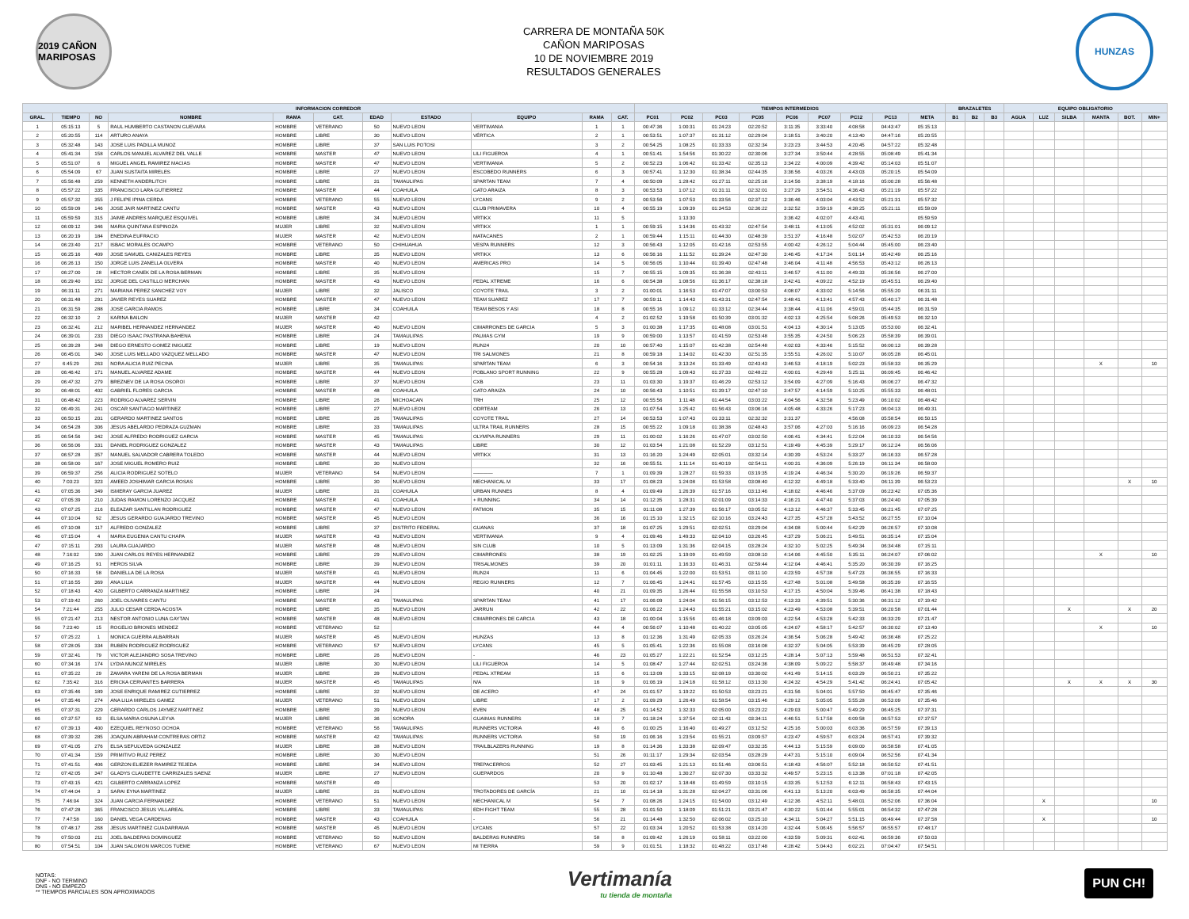2019 CAÑON MARIPOSAS
CARRERA DE MONTAÑA 50K
CAÑON MARIPOSAS
10 DE NOVIEMBRE 2019
RESULTADOS GENERALES
HUNZAS
| INFORMACION CORREDOR | | | | | | | | | | | TIEMPOS INTERMEDIOS | | | | | | | | | BRAZALETES | | | EQUIPO OBLIGATORIO | | | | | |
| --- | --- | --- | --- | --- | --- | --- | --- | --- | --- | --- | --- | --- | --- | --- | --- | --- | --- | --- | --- | --- | --- | --- | --- | --- | --- | --- | --- | --- |
| GRAL. | TIEMPO | NO | NOMBRE | RAMA | CAT. | EDAD | ESTADO | EQUIPO | RAMA | CAT. | PC01 | PC02 | PC03 | PC05 | PC06 | PC07 | PC12 | PC13 | META | B1 | B2 | B3 | AGUA | LUZ | SILBA | MANTA | BOT. | MIN+ |
| 1 | 05:15:13 | 5 | RAUL HUMBERTO CASTANON GUEVARA | HOMBRE | VETERANO | 50 | NUEVO LEON | VERTIMANIA | 1 | 1 | 00:47:36 | 1:00:31 | 01:24:23 | 02:20:52 | 3:11:35 | 3:33:40 | 4:08:58 | 04:43:47 | 05:15:13 | | | | | | | | | |
| 2 | 05:20:55 | 114 | ARTURO ANAYA | HOMBRE | LIBRE | 30 | NUEVO LEON | VÉRTICA | 2 | 1 | 00:53:51 | 1:07:37 | 01:31:12 | 02:29:04 | 3:18:51 | 3:40:20 | 4:13:40 | 04:47:16 | 05:20:55 | | | | | | | | | |
| 3 | 05:32:48 | 143 | JOSE LUIS PADILLA MUNOZ | HOMBRE | LIBRE | 37 | SAN LUIS POTOSI | | 3 | 2 | 00:54:25 | 1:08:25 | 01:33:33 | 02:32:34 | 3:23:23 | 3:44:53 | 4:20:45 | 04:57:22 | 05:32:48 | | | | | | | | | |
| 4 | 05:41:34 | 158 | CARLOS MANUEL ALVAREZ DEL VALLE | HOMBRE | MASTER | 47 | NUEVO LEON | LILI FIGUEROA | 4 | 1 | 00:51:41 | 1:54:56 | 01:30:22 | 02:30:06 | 3:27:34 | 3:50:44 | 4:28:55 | 05:08:49 | 05:41:34 | | | | | | | | | |
| 5 | 05:51:07 | 6 | MIGUEL ANGEL RAMIREZ MACIAS | HOMBRE | MASTER | 47 | NUEVO LEON | VERTIMANIA | 5 | 2 | 00:52:23 | 1:06:42 | 01:33:42 | 02:35:13 | 3:34:22 | 4:00:09 | 4:39:42 | 05:14:03 | 05:51:07 | | | | | | | | | |
| 6 | 05:54:09 | 67 | JUAN SUSTAITA MIRELES | HOMBRE | LIBRE | 27 | NUEVO LEON | ESCOBEDO RUNNERS | 6 | 3 | 00:57:41 | 1:12:30 | 01:38:34 | 02:44:35 | 3:36:56 | 4:03:26 | 4:43:03 | 05:20:15 | 05:54:09 | | | | | | | | | |
| 7 | 05:56:48 | 259 | KENNETH ANDERLITCH | HOMBRE | LIBRE | 31 | TAMAULIPAS | SPARTAN TEAM | 7 | 4 | 00:50:09 | 1:28:42 | 01:27:11 | 02:25:16 | 3:14:56 | 3:38:19 | 4:18:16 | 05:00:28 | 05:56:48 | | | | | | | | | |
| 8 | 05:57:22 | 335 | FRANCISCO LARA GUTIERREZ | HOMBRE | MASTER | 44 | COAHUILA | GATO ARAIZA | 8 | 3 | 00:53:53 | 1:07:12 | 01:31:11 | 02:32:01 | 3:27:29 | 3:54:51 | 4:36:43 | 05:21:19 | 05:57:22 | | | | | | | | | |
| 9 | 05:57:32 | 355 | J FELIPE IPINA CERDA | HOMBRE | VETERANO | 55 | NUEVO LEON | LYCANS | 9 | 2 | 00:53:56 | 1:07:53 | 01:33:56 | 02:37:12 | 3:36:46 | 4:03:04 | 4:43:52 | 05:21:31 | 05:57:32 | | | | | | | | | |
| 10 | 05:59:09 | 146 | JOSE JAIR MARTINEZ CANTU | HOMBRE | MASTER | 43 | NUEVO LEON | CLUB PRIMAVERA | 10 | 4 | 00:55:19 | 1:09:39 | 01:34:53 | 02:36:22 | 3:32:52 | 3:59:19 | 4:38:25 | 05:21:11 | 05:59:09 | | | | | | | | | |
| 11 | 05:59:59 | 315 | JAIME ANDRES MARQUEZ ESQUIVEL | HOMBRE | LIBRE | 34 | NUEVO LEON | VRTIKX | 11 | 5 | | 1:13:30 | | | 3:36:42 | 4:02:07 | 4:43:41 | | 05:59:59 | | | | | | | | | |
| 12 | 06:09:12 | 346 | MARIA QUINTANA ESPINOZA | MUJER | LIBRE | 32 | NUEVO LEON | VRTIKX | 1 | 1 | 00:59:15 | 1:14:36 | 01:43:32 | 02:47:54 | 3:48:11 | 4:13:05 | 4:52:02 | 05:31:01 | 06:09:12 | | | | | | | | | |
| 13 | 06:20:19 | 184 | ENEDINA EUFRACIO | MUJER | MASTER | 42 | NUEVO LEON | MATACANES | 2 | 1 | 00:59:44 | 1:15:11 | 01:44:30 | 02:48:39 | 3:51:37 | 4:16:48 | 5:02:07 | 05:42:53 | 06:20:19 | | | | | | | | | |
| 14 | 06:23:40 | 217 | ISBAC MORALES OCAMPO | HOMBRE | VETERANO | 50 | CHIHUAHUA | VESPA RUNNERS | 12 | 3 | 00:56:43 | 1:12:05 | 01:42:16 | 02:53:55 | 4:00:42 | 4:26:12 | 5:04:44 | 05:45:00 | 06:23:40 | | | | | | | | | |
| 15 | 06:25:16 | 409 | JOSE SAMUEL CANIZALES REYES | HOMBRE | LIBRE | 35 | NUEVO LEON | VRTIKX | 13 | 6 | 00:56:16 | 1:11:52 | 01:39:24 | 02:47:30 | 3:46:45 | 4:17:34 | 5:01:14 | 05:42:49 | 06:25:16 | | | | | | | | | |
| 16 | 06:26:13 | 150 | JORGE LUIS ZANELLA OLVERA | HOMBRE | MASTER | 40 | NUEVO LEON | AMERICAS PRO | 14 | 5 | 00:56:05 | 1:10:44 | 01:39:40 | 02:47:48 | 3:46:04 | 4:11:48 | 4:56:53 | 05:43:12 | 06:26:13 | | | | | | | | | |
| 17 | 06:27:00 | 28 | HECTOR CANEK DE LA ROSA BERMAN | HOMBRE | LIBRE | 35 | NUEVO LEON | | 15 | 7 | 00:55:15 | 1:09:35 | 01:36:38 | 02:43:11 | 3:46:57 | 4:11:00 | 4:49:33 | 05:36:56 | 06:27:00 | | | | | | | | | |
| 18 | 06:29:40 | 152 | JORGE DEL CASTILLO MERCHAN | HOMBRE | MASTER | 43 | NUEVO LEON | PEDAL XTREME | 16 | 6 | 00:54:38 | 1:08:56 | 01:36:17 | 02:38:18 | 3:42:41 | 4:09:22 | 4:52:19 | 05:45:51 | 06:29:40 | | | | | | | | | |
| 19 | 06:31:11 | 271 | MARIANA PEREZ SANCHEZ VOY | MUJER | LIBRE | 32 | JALISCO | COYOTE TRAIL | 3 | 2 | 01:00:01 | 1:16:53 | 01:47:07 | 03:00:53 | 4:08:07 | 4:33:02 | 5:14:56 | 05:55:20 | 06:31:11 | | | | | | | | | |
| 20 | 06:31:48 | 291 | JAVIER REYES SUAREZ | HOMBRE | MASTER | 47 | NUEVO LEON | TEAM SUAREZ | 17 | 7 | 00:59:11 | 1:14:43 | 01:43:31 | 02:47:54 | 3:48:41 | 4:13:41 | 4:57:43 | 05:40:17 | 06:31:48 | | | | | | | | | |
| 21 | 06:31:59 | 288 | JOSE GARCIA RAMOS | HOMBRE | LIBRE | 34 | COAHUILA | TEAM BESOS Y ASI | 18 | 8 | 00:55:16 | 1:09:12 | 01:33:12 | 02:34:44 | 3:38:44 | 4:11:06 | 4:59:01 | 05:44:35 | 06:31:59 | | | | | | | | | |
| 22 | 06:32:10 | 2 | KARINA BAILON | MUJER | MASTER | 42 | | | 4 | 2 | 01:02:52 | 1:19:58 | 01:50:39 | 03:01:32 | 4:02:13 | 4:25:54 | 5:08:26 | 05:49:53 | 06:32:10 | | | | | | | | | |
| 23 | 06:32:41 | 212 | MARIBEL HERNANDEZ HERNANDEZ | MUJER | MASTER | 40 | NUEVO LEON | CIMARRONES DE GARCIA | 5 | 3 | 01:00:38 | 1:17:35 | 01:48:08 | 03:01:51 | 4:04:13 | 4:30:14 | 5:13:05 | 05:53:00 | 06:32:41 | | | | | | | | | |
| 24 | 06:39:01 | 233 | DIEGO ISAAC PASTRANA BAHENA | HOMBRE | LIBRE | 24 | TAMAULIPAS | PALMAS GYM | 19 | 9 | 00:59:00 | 1:13:57 | 01:41:59 | 02:53:48 | 3:55:35 | 4:24:50 | 5:06:23 | 05:58:39 | 06:39:01 | | | | | | | | | |
| 25 | 06:39:28 | 348 | DIEGO ERNESTO GOMEZ INIGUEZ | HOMBRE | LIBRE | 19 | NUEVO LEON | RUN24 | 20 | 10 | 00:57:40 | 1:15:07 | 01:42:38 | 02:54:48 | 4:02:03 | 4:33:46 | 5:15:52 | 06:00:13 | 06:39:28 | | | | | | | | | |
| 26 | 06:45:01 | 340 | JOSE LUIS MELLADO VAZQUEZ MELLADO | HOMBRE | MASTER | 47 | NUEVO LEON | TRI SALMONES | 21 | 8 | 00:59:18 | 1:14:02 | 01:42:30 | 02:51:35 | 3:55:51 | 4:26:02 | 5:10:07 | 06:05:28 | 06:45:01 | | | | | | | | | |
| 27 | 6:45:29 | 263 | NORA ALICIA RUIZ PECINA | MUJER | LIBRE | 35 | TAMAULIPAS | SPARTAN TEAM | 6 | 3 | 00:54:16 | 3:13:24 | 01:33:49 | 02:43:43 | 3:46:53 | 4:18:19 | 5:02:23 | 05:58:33 | 06:35:29 | | | | | | | X | | 10 |
| 28 | 06:46:42 | 171 | MANUEL ALVAREZ ADAME | HOMBRE | MASTER | 44 | NUEVO LEON | POBLANO SPORT RUNNING | 22 | 9 | 00:55:28 | 1:09:43 | 01:37:33 | 02:48:22 | 4:00:01 | 4:29:49 | 5:25:11 | 06:09:45 | 06:46:42 | | | | | | | | | |
| 29 | 06:47:32 | 279 | BREZNEV DE LA ROSA OSOROI | HOMBRE | LIBRE | 37 | NUEVO LEON | CXB | 23 | 11 | 01:03:30 | 1:19:37 | 01:46:29 | 02:53:12 | 3:54:09 | 4:27:09 | 5:16:43 | 06:06:27 | 06:47:32 | | | | | | | | | |
| 30 | 06:48:01 | 402 | GABRIEL FLORES GARCIA | HOMBRE | MASTER | 48 | COAHUILA | GATO ARAIZA | 24 | 10 | 00:56:43 | 1:10:51 | 01:39:17 | 02:47:10 | 3:47:57 | 4:14:59 | 5:10:25 | 05:55:33 | 06:48:01 | | | | | | | | | |
| 31 | 06:48:42 | 223 | RODRIGO ALVAREZ SERVIN | HOMBRE | LIBRE | 26 | MICHOACAN | TRH | 25 | 12 | 00:55:56 | 1:11:48 | 01:44:54 | 03:03:22 | 4:04:56 | 4:32:58 | 5:23:49 | 06:10:02 | 06:48:42 | | | | | | | | | |
| 32 | 06:49:31 | 241 | OSCAR SANTIAGO MARTINEZ | HOMBRE | LIBRE | 27 | NUEVO LEON | ODRTEAM | 26 | 13 | 01:07:54 | 1:25:42 | 01:56:43 | 03:06:16 | 4:05:48 | 4:33:26 | 5:17:23 | 06:04:13 | 06:49:31 | | | | | | | | | |
| 33 | 06:50:15 | 201 | GERARDO MARTINEZ SANTOS | HOMBRE | LIBRE | 26 | TAMAULIPAS | COYOTE TRAIL | 27 | 14 | 00:53:53 | 1:07:43 | 01:33:11 | 02:32:32 | 3:31:37 | | 4:56:08 | 05:58:54 | 06:50:15 | | | | | | | | | |
| 34 | 06:54:28 | 306 | JESUS ABELARDO PEDRAZA GUZMAN | HOMBRE | LIBRE | 33 | TAMAULIPAS | ULTRA TRAIL RUNNERS | 28 | 15 | 00:55:22 | 1:09:18 | 01:38:38 | 02:48:43 | 3:57:06 | 4:27:03 | 5:16:16 | 06:09:23 | 06:54:28 | | | | | | | | | |
| 35 | 06:54:56 | 342 | JOSE ALFREDO RODRIGUEZ GARCIA | HOMBRE | MASTER | 45 | TAMAULIPAS | OLYMPIA RUNNERS | 29 | 11 | 01:00:02 | 1:16:26 | 01:47:07 | 03:02:50 | 4:06:41 | 4:34:41 | 5:22:04 | 06:10:33 | 06:54:56 | | | | | | | | | |
| 36 | 06:56:06 | 331 | DANIEL RODRIGUEZ GONZALEZ | HOMBRE | MASTER | 43 | TAMAULIPAS | LIBRE | 30 | 12 | 01:03:54 | 1:21:08 | 01:52:29 | 03:12:51 | 4:19:49 | 4:45:39 | 5:29:17 | 06:12:24 | 06:56:06 | | | | | | | | | |
| 37 | 06:57:28 | 357 | MANUEL SALVADOR CABRERA TOLEDO | HOMBRE | MASTER | 44 | NUEVO LEON | VRTIKX | 31 | 13 | 01:16:20 | 1:24:49 | 02:05:01 | 03:32:14 | 4:30:39 | 4:53:24 | 5:33:27 | 06:16:33 | 06:57:28 | | | | | | | | | |
| 38 | 06:58:00 | 167 | JOSE MIGUEL ROMERO RUIZ | HOMBRE | LIBRE | 30 | NUEVO LEON | | 32 | 16 | 00:55:51 | 1:11:14 | 01:40:19 | 02:54:11 | 4:00:31 | 4:36:09 | 5:26:19 | 06:11:34 | 06:58:00 | | | | | | | | | |
| 39 | 06:59:37 | 256 | ALICIA RODRIGUEZ SOTELO | MUJER | VETERANO | 54 | NUEVO LEON | ———— | 7 | 1 | 01:09:39 | 1:28:27 | 01:59:33 | 03:19:35 | 4:19:24 | 4:46:34 | 5:30:20 | 06:19:26 | 06:59:37 | | | | | | | | | |
| 40 | 7:03:23 | 323 | AMEED JOSHIMAR GARCIA ROSAS | HOMBRE | LIBRE | 30 | NUEVO LEON | MECHANICAL M | 33 | 17 | 01:08:23 | 1:24:08 | 01:53:58 | 03:08:40 | 4:12:32 | 4:49:18 | 5:33:40 | 06:11:39 | 06:53:23 | | | | | | | | X | 10 |
| 41 | 07:05:36 | 349 | ISMERAY GARCIA JUAREZ | MUJER | LIBRE | 31 | COAHUILA | URBAN RUNNES | 8 | 4 | 01:09:49 | 1:26:39 | 01:57:16 | 03:13:46 | 4:18:02 | 4:46:46 | 5:37:09 | 06:23:42 | 07:05:36 | | | | | | | | | |
| 42 | 07:05:39 | 210 | JUDAS RAMON LORENZO JACQUEZ | HOMBRE | MASTER | 41 | COAHUILA | + RUNNING | 34 | 14 | 01:12:35 | 1:28:31 | 02:01:09 | 03:14:33 | 4:16:21 | 4:47:40 | 5:37:03 | 06:24:40 | 07:05:39 | | | | | | | | | |
| 43 | 07:07:25 | 216 | ELEAZAR SANTILLAN RODRIGUEZ | HOMBRE | MASTER | 47 | NUEVO LEON | FATMON | 35 | 15 | 01:11:08 | 1:27:39 | 01:56:17 | 03:05:52 | 4:13:12 | 4:46:37 | 5:33:45 | 06:21:45 | 07:07:25 | | | | | | | | | |
| 44 | 07:10:04 | 92 | JESUS GERARDO GUAJARDO TREVINO | HOMBRE | MASTER | 45 | NUEVO LEON | | 36 | 16 | 01:15:10 | 1:32:15 | 02:10:16 | 03:24:43 | 4:27:35 | 4:57:28 | 5:43:52 | 06:27:55 | 07:10:04 | | | | | | | | | |
| 45 | 07:10:08 | 117 | ALFREDO GONZALEZ | HOMBRE | LIBRE | 37 | DISTRITO FEDERAL | GUANAS | 37 | 18 | 01:07:25 | 1:29:51 | 02:02:51 | 03:29:04 | 4:34:08 | 5:00:44 | 5:42:29 | 06:26:57 | 07:10:08 | | | | | | | | | |
| 46 | 07:15:04 | 4 | MARIA EUGENIA CANTU CHAPA | MUJER | MASTER | 43 | NUEVO LEON | VERTIMANIA | 9 | 4 | 01:09:46 | 1:49:33 | 02:04:10 | 03:26:45 | 4:37:29 | 5:06:21 | 5:49:51 | 06:35:14 | 07:15:04 | | | | | | | | | |
| 47 | 07:15:11 | 293 | LAURA GUAJARDO | MUJER | MASTER | 48 | NUEVO LEON | SIN CLUB | 10 | 5 | 01:13:09 | 1:31:36 | 02:04:15 | 03:28:24 | 4:32:10 | 5:02:25 | 5:49:34 | 06:34:48 | 07:15:11 | | | | | | | | | |
| 48 | 7:16:02 | 190 | JUAN CARLOS REYES HERNANDEZ | HOMBRE | LIBRE | 29 | NUEVO LEON | CIMARRONES | 38 | 19 | 01:02:25 | 1:19:09 | 01:49:59 | 03:08:10 | 4:14:06 | 4:45:50 | 5:35:11 | 06:24:07 | 07:06:02 | | | | | | | X | | 10 |
| 49 | 07:16:25 | 91 | HEROS SILVA | HOMBRE | LIBRE | 39 | NUEVO LEON | TRISALMONES | 39 | 20 | 01:01:11 | 1:16:33 | 01:46:31 | 02:59:44 | 4:12:04 | 4:46:41 | 5:35:20 | 06:30:39 | 07:16:25 | | | | | | | | | |
| 50 | 07:16:33 | 58 | DANIELLA DE LA ROSA | MUJER | MASTER | 41 | NUEVO LEON | RUN24 | 11 | 6 | 01:04:45 | 1:22:00 | 01:53:51 | 03:11:10 | 4:23:59 | 4:57:38 | 5:47:23 | 06:36:55 | 07:16:33 | | | | | | | | | |
| 51 | 07:16:55 | 369 | ANA LILIA | MUJER | MASTER | 44 | NUEVO LEON | REGIO RUNNERS | 12 | 7 | 01:06:45 | 1:24:41 | 01:57:45 | 03:15:55 | 4:27:48 | 5:01:08 | 5:49:58 | 06:35:39 | 07:16:55 | | | | | | | | | |
| 52 | 07:18:43 | 420 | GILBERTO CARRANZA MARTINEZ | HOMBRE | LIBRE | 24 | | | 40 | 21 | 01:09:35 | 1:26:44 | 01:55:58 | 03:10:53 | 4:17:15 | 4:50:04 | 5:39:46 | 06:41:38 | 07:18:43 | | | | | | | | | |
| 53 | 07:19:42 | 260 | JOEL OLIVARES CANTU | HOMBRE | MASTER | 43 | TAMAULIPAS | SPARTAN TEAM | 41 | 17 | 01:06:09 | 1:24:04 | 01:56:15 | 03:12:53 | 4:13:33 | 4:39:51 | 5:30:36 | 06:31:12 | 07:19:42 | | | | | | | | | |
| 54 | 7:21:44 | 255 | JULIO CESAR CERDA ACOSTA | HOMBRE | LIBRE | 35 | NUEVO LEON | JARRUN | 42 | 22 | 01:06:22 | 1:24:43 | 01:55:21 | 03:15:02 | 4:23:49 | 4:53:08 | 5:39:51 | 06:20:58 | 07:01:44 | | | | | | X | | X | 20 |
| 55 | 07:21:47 | 213 | NESTOR ANTONIO LUNA GAYTAN | HOMBRE | MASTER | 48 | NUEVO LEON | CIMARRONES DE GARCIA | 43 | 18 | 01:00:04 | 1:15:56 | 01:46:18 | 03:09:03 | 4:22:54 | 4:53:28 | 5:42:33 | 06:33:29 | 07:21:47 | | | | | | | | | |
| 56 | 7:23:40 | 15 | ROGELIO BRIONES MENDEZ | HOMBRE | VETERANO | 52 | | | 44 | 4 | 00:56:07 | 1:10:48 | 01:40:22 | 03:05:05 | 4:24:07 | 4:58:17 | 5:42:57 | 06:30:02 | 07:13:40 | | | | | | | X | | 10 |
| 57 | 07:25:22 | 1 | MONICA GUERRA ALBARRAN | MUJER | MASTER | 45 | NUEVO LEON | HUNZAS | 13 | 8 | 01:12:36 | 1:31:49 | 02:05:33 | 03:26:24 | 4:36:54 | 5:06:28 | 5:49:42 | 06:36:48 | 07:25:22 | | | | | | | | | |
| 58 | 07:28:05 | 334 | RUBEN RODRIGUEZ RODRIGUEZ | HOMBRE | VETERANO | 57 | NUEVO LEON | LYCANS | 45 | 5 | 01:05:41 | 1:22:36 | 01:55:08 | 03:16:08 | 4:32:37 | 5:04:05 | 5:53:39 | 06:45:29 | 07:28:05 | | | | | | | | | |
| 59 | 07:32:41 | 79 | VICTOR ALEJANDRO SOSA TREVINO | HOMBRE | LIBRE | 26 | NUEVO LEON | - | 46 | 23 | 01:05:27 | 1:22:21 | 01:52:54 | 03:12:25 | 4:28:14 | 5:07:13 | 5:59:48 | 06:51:53 | 07:32:41 | | | | | | | | | |
| 60 | 07:34:16 | 174 | LYDIA MUNOZ MIRELES | MUJER | LIBRE | 30 | NUEVO LEON | LILI FIGUEROA | 14 | 5 | 01:08:47 | 1:27:44 | 02:02:51 | 03:24:36 | 4:38:09 | 5:09:22 | 5:58:37 | 06:49:48 | 07:34:16 | | | | | | | | | |
| 61 | 07:35:22 | 29 | ZAMARA YARENI DE LA ROSA BERMAN | MUJER | LIBRE | 39 | NUEVO LEON | PEDAL XTREAM | 15 | 6 | 01:13:09 | 1:33:15 | 02:08:19 | 03:30:02 | 4:41:49 | 5:14:15 | 6:03:29 | 06:50:21 | 07:35:22 | | | | | | | | | |
| 62 | 7:35:42 | 316 | ERICKA CERVANTES BARRERA | MUJER | MASTER | 45 | TAMAULIPAS | N/A | 16 | 9 | 01:06:19 | 1:24:18 | 01:58:12 | 03:13:30 | 4:24:32 | 4:54:29 | 5:41:42 | 06:24:41 | 07:05:42 | | | | | | X | X | X | 30 |
| 63 | 07:35:46 | 189 | JOSE ENRIQUE RAMIREZ GUTIERREZ | HOMBRE | LIBRE | 32 | NUEVO LEON | DE ACERO | 47 | 24 | 01:01:57 | 1:19:22 | 01:50:53 | 03:23:21 | 4:31:56 | 5:04:01 | 5:57:50 | 06:45:47 | 07:35:46 | | | | | | | | | |
| 64 | 07:35:46 | 274 | ANA LILIA MIRELES GAMEZ | MUJER | VETERANO | 51 | NUEVO LEON | LIBRE | 17 | 2 | 01:09:29 | 1:26:49 | 01:58:54 | 03:15:46 | 4:29:12 | 5:05:05 | 5:55:28 | 06:53:09 | 07:35:46 | | | | | | | | | |
| 65 | 07:37:31 | 229 | GERARDO CARLOS JAYMEZ MARTINEZ | HOMBRE | LIBRE | 39 | NUEVO LEON | EVEN | 48 | 25 | 01:14:52 | 1:32:33 | 02:05:00 | 03:23:22 | 4:29:03 | 5:00:47 | 5:49:29 | 06:45:25 | 07:37:31 | | | | | | | | | |
| 66 | 07:37:57 | 83 | ELSA MARIA OSUNA LEYVA | MUJER | LIBRE | 36 | SONORA | GUAIMAS RUNNERS | 18 | 7 | 01:18:24 | 1:37:54 | 02:11:43 | 03:34:11 | 4:46:51 | 5:17:58 | 6:09:58 | 06:57:53 | 07:37:57 | | | | | | | | | |
| 67 | 07:39:13 | 400 | EZEQUIEL REYNOSO OCHOA | HOMBRE | VETERANO | 56 | TAMAULIPAS | RUNNERS VICTORIA | 49 | 6 | 01:00:25 | 1:16:40 | 01:49:27 | 03:12:52 | 4:25:16 | 5:00:03 | 6:03:36 | 06:57:59 | 07:39:13 | | | | | | | | | |
| 68 | 07:39:32 | 285 | JOAQUIN ABRAHAM CONTRERAS ORTIZ | HOMBRE | MASTER | 42 | TAMAULIPAS | RUNNERS VICTORIA | 50 | 19 | 01:06:16 | 1:23:54 | 01:55:21 | 03:09:57 | 4:23:47 | 4:59:57 | 6:03:24 | 06:57:41 | 07:39:32 | | | | | | | | | |
| 69 | 07:41:05 | 276 | ELSA SEPULVEDA GONZALEZ | MUJER | LIBRE | 38 | NUEVO LEON | TRAILBLAZERS RUNNING | 19 | 8 | 01:14:36 | 1:33:38 | 02:09:47 | 03:32:35 | 4:44:13 | 5:15:59 | 6:09:00 | 06:58:58 | 07:41:05 | | | | | | | | | |
| 70 | 07:41:34 | 159 | PRIMITIVO RUIZ PEREZ | HOMBRE | LIBRE | 30 | NUEVO LEON | | 51 | 26 | 01:11:17 | 1:29:34 | 02:03:54 | 03:28:29 | 4:47:31 | 5:15:10 | 6:09:04 | 06:52:56 | 07:41:34 | | | | | | | | | |
| 71 | 07:41:51 | 406 | GERZON ELIEZER RAMIREZ TEJEDA | HOMBRE | LIBRE | 34 | NUEVO LEON | TREPACERROS | 52 | 27 | 01:03:45 | 1:21:13 | 01:51:46 | 03:06:51 | 4:18:43 | 4:56:07 | 5:52:18 | 06:50:52 | 07:41:51 | | | | | | | | | |
| 72 | 07:42:05 | 347 | GLADYS CLAUDETTE CARRIZALES SAENZ | MUJER | LIBRE | 27 | NUEVO LEON | GUEPARDOS | 20 | 9 | 01:10:48 | 1:30:27 | 02:07:30 | 03:33:32 | 4:49:57 | 5:23:15 | 6:13:38 | 07:01:18 | 07:42:05 | | | | | | | | | |
| 73 | 07:43:15 | 421 | GILBERTO CARRANZA LOPEZ | HOMBRE | MASTER | 49 | | | 53 | 20 | 01:02:17 | 1:18:48 | 01:49:59 | 03:10:15 | 4:33:35 | 5:12:53 | 6:12:11 | 06:58:43 | 07:43:15 | | | | | | | | | |
| 74 | 07:44:04 | 3 | SARAI EYNA MARTINEZ | MUJER | LIBRE | 31 | NUEVO LEON | TROTADORES DE GARCÍA | 21 | 10 | 01:14:18 | 1:31:28 | 02:04:27 | 03:31:06 | 4:41:13 | 5:13:20 | 6:03:49 | 06:58:35 | 07:44:04 | | | | | | | | | |
| 75 | 7:46:04 | 324 | JUAN GARCIA FERNANDEZ | HOMBRE | VETERANO | 51 | NUEVO LEON | MECHANICAL M | 54 | 7 | 01:08:26 | 1:24:15 | 01:54:00 | 03:12:49 | 4:12:36 | 4:52:11 | 5:48:01 | 06:52:06 | 07:36:04 | | | | | X | | | | 10 |
| 76 | 07:47:28 | 365 | FRANCISCO JESUS VILLAREAL | HOMBRE | LIBRE | 33 | TAMAULIPAS | EDH FIGHT TEAM | 55 | 28 | 01:01:50 | 1:18:09 | 01:51:21 | 03:21:47 | 4:30:22 | 5:01:44 | 5:55:01 | 06:54:32 | 07:47:28 | | | | | | | | | |
| 77 | 7:47:58 | 160 | DANIEL VEGA CARDENAS | HOMBRE | MASTER | 43 | COAHUILA | - | 56 | 21 | 01:14:48 | 1:32:50 | 02:06:02 | 03:25:10 | 4:34:11 | 5:04:27 | 5:51:15 | 06:49:44 | 07:37:58 | | | | | X | | | | 10 |
| 78 | 07:48:17 | 268 | JESUS MARTINEZ GUADARRAMA | HOMBRE | MASTER | 45 | NUEVO LEON | LYCANS | 57 | 22 | 01:03:34 | 1:20:52 | 01:53:38 | 03:14:20 | 4:32:44 | 5:06:45 | 5:56:57 | 06:55:57 | 07:48:17 | | | | | | | | | |
| 79 | 07:50:03 | 211 | JOEL BALDERAS DOMINGUEZ | HOMBRE | VETERANO | 50 | NUEVO LEON | BALDERAS RUNNERS | 58 | 8 | 01:09:42 | 1:26:19 | 01:58:11 | 03:22:00 | 4:33:59 | 5:09:31 | 6:02:41 | 06:59:36 | 07:50:03 | | | | | | | | | |
| 80 | 07:54:51 | 104 | JUAN SALOMON MARCOS TUEME | HOMBRE | VETERANO | 67 | NUEVO LEON | MI TIERRA | 59 | 9 | 01:01:51 | 1:18:32 | 01:48:22 | 03:17:48 | 4:28:42 | 5:04:43 | 6:02:21 | 07:04:47 | 07:54:51 | | | | | | | | | |
NOTAS:
DNF - NO TERMINO
DNS - NO EMPEZO
** TIEMPOS PARCIALES SON APROXIMADOS
Vertimanía
tu tienda de montaña
PUN CH!